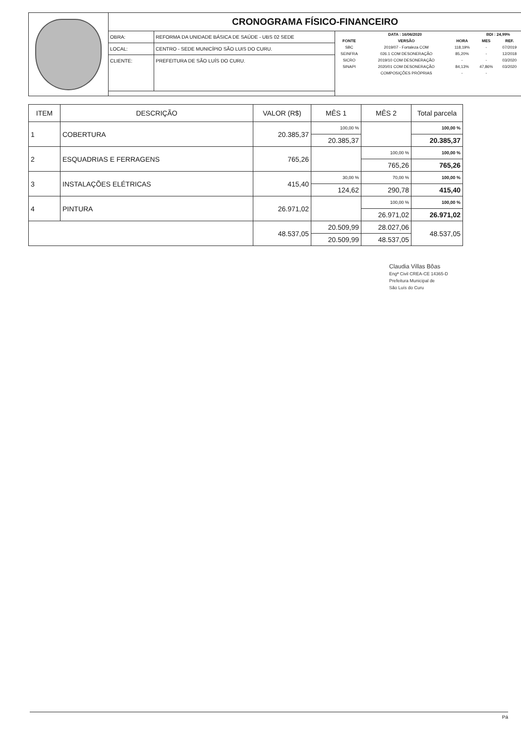CRONOGRAMA FÍSICO-FINANCEIRO
| OBRA: | REFORMA DA UNIDADE BÁSICA DE SAÚDE - UBS 02 SEDE |
| LOCAL: | CENTRO - SEDE MUNICÍPIO SÃO LUIS DO CURU. |
| CLIENTE: | PREFEITURA DE SÃO LUÍS DO CURU. |
| DATA : 16/06/2020 | | | BDI : 24,99% | |
| --- | --- | --- | --- | --- |
| FONTE | VERSÃO | HORA | MES | REF. |
| SBC | 2019/07 - Fortaleza COM | 118,19% | - | 07/2019 |
| SEINFRA | 026.1 COM DESONERAÇÃO | 85,20% | - | 12/2018 |
| SICRO | 2019/10 COM DESONERAÇÃO | - | - | 03/2020 |
| SINAPI | 2020/01 COM DESONERAÇÃO | 84,13% | 47,86% | 03/2020 |
| | COMPOSIÇÕES PRÓPRIAS | - | - | |
| ITEM | DESCRIÇÃO | VALOR (R$) | MÊS 1 | MÊS 2 | Total parcela |
| --- | --- | --- | --- | --- | --- |
| 1 | COBERTURA | 20.385,37 | 100,00 % | | 100,00 % |
| | | | 20.385,37 | | 20.385,37 |
| 2 | ESQUADRIAS E FERRAGENS | 765,26 | | 100,00 % | 100,00 % |
| | | | | 765,26 | 765,26 |
| 3 | INSTALAÇÕES ELÉTRICAS | 415,40 | 30,00 % | 70,00 % | 100,00 % |
| | | | 124,62 | 290,78 | 415,40 |
| 4 | PINTURA | 26.971,02 | | 100,00 % | 100,00 % |
| | | | | 26.971,02 | 26.971,02 |
| | | 48.537,05 | 20.509,99 | 28.027,06 | 48.537,05 |
| | | | 20.509,99 | 48.537,05 | |
Claudia Villas Bôas
Engª Civil CREA-CE 14365-D
Prefeitura Municipal de
São Luís do Curu
Pá